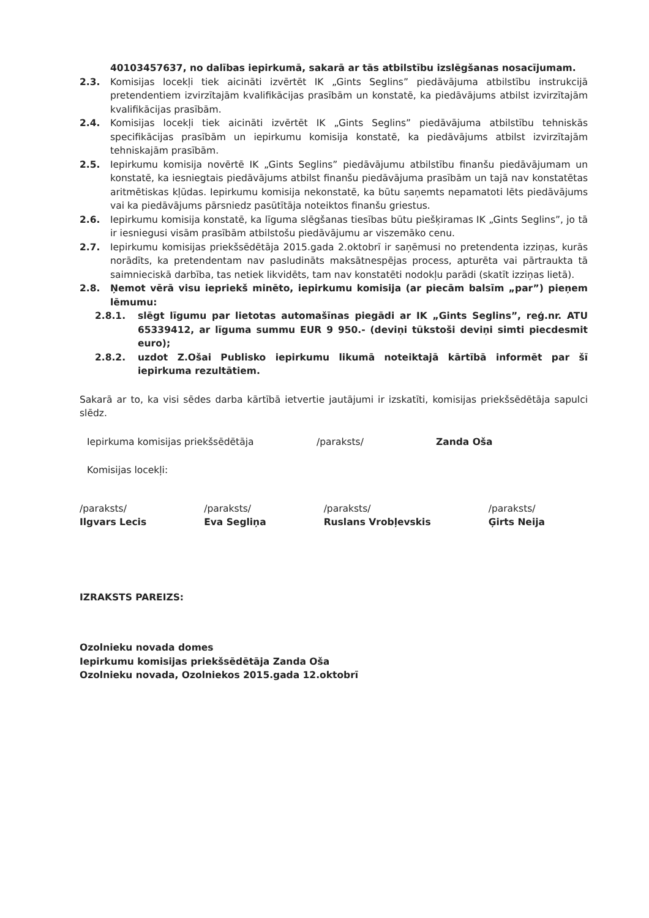40103457637, no dalības iepirkumā, sakarā ar tās atbilstību izslēgšanas nosacījumam.
2.3. Komisijas locekļi tiek aicināti izvērtēt IK „Gints Seglins” piedāvājuma atbilstību instrukcijā pretendentiem izvirzītajām kvalifikācijas prasībām un konstatē, ka piedāvājums atbilst izvirzītajām kvalifikācijas prasībām.
2.4. Komisijas locekļi tiek aicināti izvērtēt IK „Gints Seglins” piedāvājuma atbilstību tehniskās specifikācijas prasībām un iepirkumu komisija konstatē, ka piedāvājums atbilst izvirzītajām tehniskajām prasībām.
2.5. Iepirkumu komisija novērtē IK „Gints Seglins” piedāvājumu atbilstību finanšu piedāvājumam un konstatē, ka iesniegtais piedāvājums atbilst finanšu piedāvājuma prasībām un tajā nav konstatētas aritmētiskas kļūdas. Iepirkumu komisija nekonstatē, ka būtu saņemts nepamatoti lēts piedāvājums vai ka piedāvājums pārsniedz pasūtītāja noteiktos finanšu griestus.
2.6. Iepirkumu komisija konstatē, ka līguma slēgšanas tiesības būtu piešķiramas IK „Gints Seglins”, jo tā ir iesniegusi visām prasībām atbilstošu piedāvājumu ar viszemāko cenu.
2.7. Iepirkumu komisijas priekšsēdētāja 2015.gada 2.oktobrī ir saņēmusi no pretendenta izziņas, kurās norādīts, ka pretendentam nav pasludināts maksātnespējas process, apturēta vai pārtraukta tā saimnieciskā darbība, tas netiek likvidēts, tam nav konstatēti nodokļu parādi (skatīt izziņas lietā).
2.8. Ņemot vērā visu iepriekš minēto, iepirkumu komisija (ar piecām balsīm „par”) pieņem lēmumu:
2.8.1. slēgt līgumu par lietotas automašīnas piegādi ar IK „Gints Seglins”, reģ.nr. ATU 65339412, ar līguma summu EUR 9 950.- (deviņi tūkstoši deviņi simti piecdesmit euro);
2.8.2. uzdot Z.Ošai Publisko iepirkumu likumā noteiktajā kārtībā informēt par šī iepirkuma rezultātiem.
Sakarā ar to, ka visi sēdes darba kārtībā ietvertie jautājumi ir izskatīti, komisijas priekšsēdētāja sapulci slēdz.
Iepirkuma komisijas priekšsēdētāja /paraksts/ Zanda Oša
Komisijas locekļi:
/paraksts/
Ilgvars Lecis
/paraksts/
Eva Segliņa
/paraksts/
Ruslans Vrobļevskis
/paraksts/
Ģirts Neija
IZRAKSTS PAREIZS:
Ozolnieku novada domes
Iepirkumu komisijas priekšsēdētāja Zanda Oša
Ozolnieku novada, Ozolniekos 2015.gada 12.oktobrī